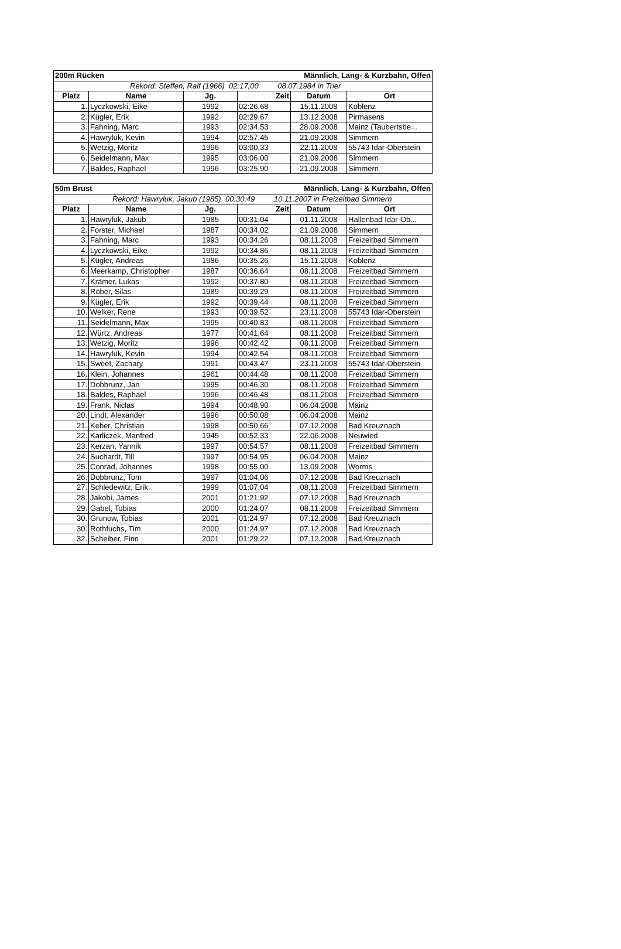| 200m Rücken | | | | Männlich, Lang- & Kurzbahn, Offen | |
| --- | --- | --- | --- | --- | --- |
| Rekord: Steffen, Ralf (1966) 02:17,00 08.07.1984 in Trier | | | | | |
| Platz | Name | Jg. | Zeit | Datum | Ort |
| 1. | Lyczkowski, Eike | 1992 | 02:26,68 | 15.11.2008 | Koblenz |
| 2. | Kügler, Erik | 1992 | 02:29,67 | 13.12.2008 | Pirmasens |
| 3. | Fahning, Marc | 1993 | 02:34,53 | 28.09.2008 | Mainz (Taubertsbe... |
| 4. | Hawryluk, Kevin | 1994 | 02:57,45 | 21.09.2008 | Simmern |
| 5. | Wetzig, Moritz | 1996 | 03:00,33 | 22.11.2008 | 55743 Idar-Oberstein |
| 6. | Seidelmann, Max | 1995 | 03:06,00 | 21.09.2008 | Simmern |
| 7. | Baldes, Raphael | 1996 | 03:25,90 | 21.09.2008 | Simmern |
| 50m Brust | | | | Männlich, Lang- & Kurzbahn, Offen | |
| --- | --- | --- | --- | --- | --- |
| Rekord: Hawryluk, Jakub (1985) 00:30,49 10.11.2007 in Freizeitbad Simmern | | | | | |
| Platz | Name | Jg. | Zeit | Datum | Ort |
| 1. | Hawryluk, Jakub | 1985 | 00:31,04 | 01.11.2008 | Hallenbad Idar-Ob... |
| 2. | Forster, Michael | 1987 | 00:34,02 | 21.09.2008 | Simmern |
| 3. | Fahning, Marc | 1993 | 00:34,26 | 08.11.2008 | Freizeitbad Simmern |
| 4. | Lyczkowski, Eike | 1992 | 00:34,86 | 08.11.2008 | Freizeitbad Simmern |
| 5. | Kügler, Andreas | 1986 | 00:35,26 | 15.11.2008 | Koblenz |
| 6. | Meerkamp, Christopher | 1987 | 00:36,64 | 08.11.2008 | Freizeitbad Simmern |
| 7. | Krämer, Lukas | 1992 | 00:37,80 | 08.11.2008 | Freizeitbad Simmern |
| 8. | Röber, Silas | 1989 | 00:39,29 | 08.11.2008 | Freizeitbad Simmern |
| 9. | Kügler, Erik | 1992 | 00:39,44 | 08.11.2008 | Freizeitbad Simmern |
| 10. | Welker, Rene | 1993 | 00:39,52 | 23.11.2008 | 55743 Idar-Oberstein |
| 11. | Seidelmann, Max | 1995 | 00:40,83 | 08.11.2008 | Freizeitbad Simmern |
| 12. | Würtz, Andreas | 1977 | 00:41,64 | 08.11.2008 | Freizeitbad Simmern |
| 13. | Wetzig, Moritz | 1996 | 00:42,42 | 08.11.2008 | Freizeitbad Simmern |
| 14. | Hawryluk, Kevin | 1994 | 00:42,54 | 08.11.2008 | Freizeitbad Simmern |
| 15. | Sweet, Zachary | 1991 | 00:43,47 | 23.11.2008 | 55743 Idar-Oberstein |
| 16. | Klein, Johannes | 1961 | 00:44,48 | 08.11.2008 | Freizeitbad Simmern |
| 17. | Dobbrunz, Jan | 1995 | 00:46,30 | 08.11.2008 | Freizeitbad Simmern |
| 18. | Baldes, Raphael | 1996 | 00:46,48 | 08.11.2008 | Freizeitbad Simmern |
| 19. | Frank, Niclas | 1994 | 00:48,90 | 06.04.2008 | Mainz |
| 20. | Lindt, Alexander | 1996 | 00:50,08 | 06.04.2008 | Mainz |
| 21. | Keber, Christian | 1998 | 00:50,66 | 07.12.2008 | Bad Kreuznach |
| 22. | Karliczek, Manfred | 1945 | 00:52,33 | 22.06.2008 | Neuwied |
| 23. | Kerzan, Yannik | 1997 | 00:54,57 | 08.11.2008 | Freizeitbad Simmern |
| 24. | Suchardt, Till | 1997 | 00:54,95 | 06.04.2008 | Mainz |
| 25. | Conrad, Johannes | 1998 | 00:55,00 | 13.09.2008 | Worms |
| 26. | Dobbrunz, Tom | 1997 | 01:04,06 | 07.12.2008 | Bad Kreuznach |
| 27. | Schledewitz, Erik | 1999 | 01:07,04 | 08.11.2008 | Freizeitbad Simmern |
| 28. | Jakobi, James | 2001 | 01:21,92 | 07.12.2008 | Bad Kreuznach |
| 29. | Gabel, Tobias | 2000 | 01:24,07 | 08.11.2008 | Freizeitbad Simmern |
| 30. | Grunow, Tobias | 2001 | 01:24,97 | 07.12.2008 | Bad Kreuznach |
| 30. | Rothfuchs, Tim | 2000 | 01:24,97 | 07.12.2008 | Bad Kreuznach |
| 32. | Scheiber, Finn | 2001 | 01:29,22 | 07.12.2008 | Bad Kreuznach |